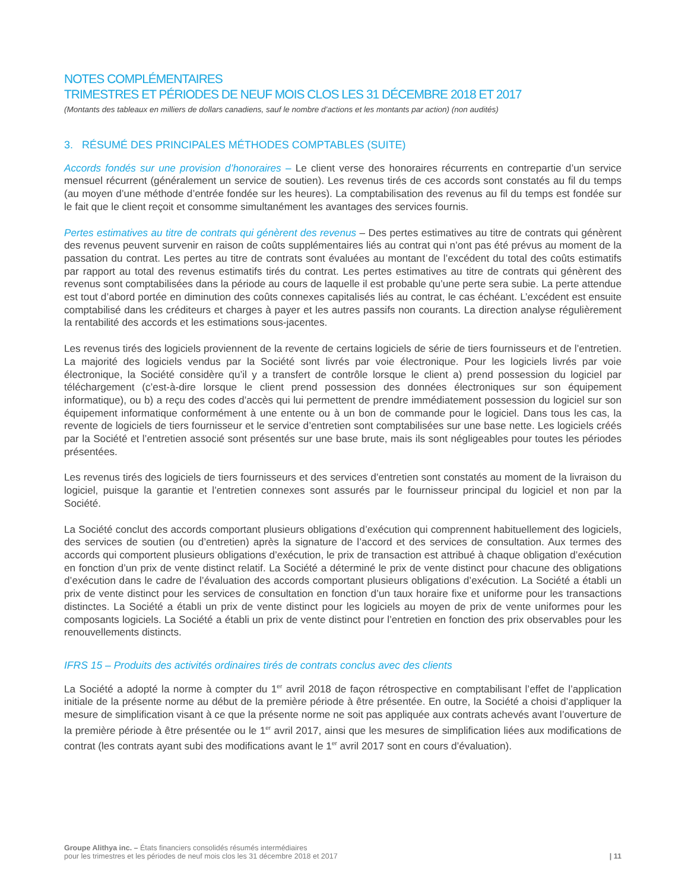NOTES COMPLÉMENTAIRES
TRIMESTRES ET PÉRIODES DE NEUF MOIS CLOS LES 31 DÉCEMBRE 2018 ET 2017
(Montants des tableaux en milliers de dollars canadiens, sauf le nombre d’actions et les montants par action) (non audités)
3. RÉSUMÉ DES PRINCIPALES MÉTHODES COMPTABLES (SUITE)
Accords fondés sur une provision d’honoraires – Le client verse des honoraires récurrents en contrepartie d’un service mensuel récurrent (généralement un service de soutien). Les revenus tirés de ces accords sont constatés au fil du temps (au moyen d’une méthode d’entrée fondée sur les heures). La comptabilisation des revenus au fil du temps est fondée sur le fait que le client reçoit et consomme simultanément les avantages des services fournis.
Pertes estimatives au titre de contrats qui génèrent des revenus – Des pertes estimatives au titre de contrats qui génèrent des revenus peuvent survenir en raison de coûts supplémentaires liés au contrat qui n’ont pas été prévus au moment de la passation du contrat. Les pertes au titre de contrats sont évaluées au montant de l’excédent du total des coûts estimatifs par rapport au total des revenus estimatifs tirés du contrat. Les pertes estimatives au titre de contrats qui génèrent des revenus sont comptabilisées dans la période au cours de laquelle il est probable qu’une perte sera subie. La perte attendue est tout d’abord portée en diminution des coûts connexes capitalisés liés au contrat, le cas échéant. L’excédent est ensuite comptabilisé dans les créditeurs et charges à payer et les autres passifs non courants. La direction analyse régulièrement la rentabilité des accords et les estimations sous-jacentes.
Les revenus tirés des logiciels proviennent de la revente de certains logiciels de série de tiers fournisseurs et de l’entretien. La majorité des logiciels vendus par la Société sont livrés par voie électronique. Pour les logiciels livrés par voie électronique, la Société considère qu’il y a transfert de contrôle lorsque le client a) prend possession du logiciel par téléchargement (c’est-à-dire lorsque le client prend possession des données électroniques sur son équipement informatique), ou b) a reçu des codes d’accès qui lui permettent de prendre immédiatement possession du logiciel sur son équipement informatique conformément à une entente ou à un bon de commande pour le logiciel. Dans tous les cas, la revente de logiciels de tiers fournisseur et le service d’entretien sont comptabilisées sur une base nette. Les logiciels créés par la Société et l’entretien associé sont présentés sur une base brute, mais ils sont négligeables pour toutes les périodes présentées.
Les revenus tirés des logiciels de tiers fournisseurs et des services d’entretien sont constatés au moment de la livraison du logiciel, puisque la garantie et l’entretien connexes sont assurés par le fournisseur principal du logiciel et non par la Société.
La Société conclut des accords comportant plusieurs obligations d’exécution qui comprennent habituellement des logiciels, des services de soutien (ou d’entretien) après la signature de l’accord et des services de consultation. Aux termes des accords qui comportent plusieurs obligations d’exécution, le prix de transaction est attribué à chaque obligation d’exécution en fonction d’un prix de vente distinct relatif. La Société a déterminé le prix de vente distinct pour chacune des obligations d’exécution dans le cadre de l’évaluation des accords comportant plusieurs obligations d’exécution. La Société a établi un prix de vente distinct pour les services de consultation en fonction d’un taux horaire fixe et uniforme pour les transactions distinctes. La Société a établi un prix de vente distinct pour les logiciels au moyen de prix de vente uniformes pour les composants logiciels. La Société a établi un prix de vente distinct pour l’entretien en fonction des prix observables pour les renouvellements distincts.
IFRS 15 – Produits des activités ordinaires tirés de contrats conclus avec des clients
La Société a adopté la norme à compter du 1<sup>er</sup> avril 2018 de façon rétrospective en comptabilisant l’effet de l’application initiale de la présente norme au début de la première période à être présentée. En outre, la Société a choisi d’appliquer la mesure de simplification visant à ce que la présente norme ne soit pas appliquée aux contrats achevés avant l’ouverture de la première période à être présentée ou le 1<sup>er</sup> avril 2017, ainsi que les mesures de simplification liées aux modifications de contrat (les contrats ayant subi des modifications avant le 1<sup>er</sup> avril 2017 sont en cours d’évaluation).
Groupe Alithya inc. – États financiers consolidés résumés intermédiaires
pour les trimestres et les périodes de neuf mois clos les 31 décembre 2018 et 2017
| 11